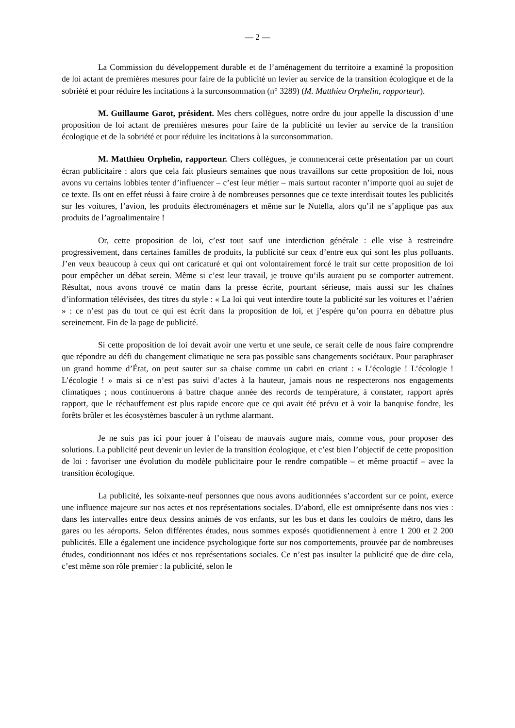— 2 —
La Commission du développement durable et de l’aménagement du territoire a examiné la proposition de loi actant de premières mesures pour faire de la publicité un levier au service de la transition écologique et de la sobriété et pour réduire les incitations à la surconsommation (n° 3289) (M. Matthieu Orphelin, rapporteur).
M. Guillaume Garot, président. Mes chers collègues, notre ordre du jour appelle la discussion d’une proposition de loi actant de premières mesures pour faire de la publicité un levier au service de la transition écologique et de la sobriété et pour réduire les incitations à la surconsommation.
M. Matthieu Orphelin, rapporteur. Chers collègues, je commencerai cette présentation par un court écran publicitaire : alors que cela fait plusieurs semaines que nous travaillons sur cette proposition de loi, nous avons vu certains lobbies tenter d’influencer – c’est leur métier – mais surtout raconter n’importe quoi au sujet de ce texte. Ils ont en effet réussi à faire croire à de nombreuses personnes que ce texte interdisait toutes les publicités sur les voitures, l’avion, les produits électroménagers et même sur le Nutella, alors qu’il ne s’applique pas aux produits de l’agroalimentaire !
Or, cette proposition de loi, c’est tout sauf une interdiction générale : elle vise à restreindre progressivement, dans certaines familles de produits, la publicité sur ceux d’entre eux qui sont les plus polluants. J’en veux beaucoup à ceux qui ont caricaturé et qui ont volontairement forcé le trait sur cette proposition de loi pour empêcher un débat serein. Même si c’est leur travail, je trouve qu’ils auraient pu se comporter autrement. Résultat, nous avons trouvé ce matin dans la presse écrite, pourtant sérieuse, mais aussi sur les chaînes d’information télévisées, des titres du style : « La loi qui veut interdire toute la publicité sur les voitures et l’aérien » : ce n’est pas du tout ce qui est écrit dans la proposition de loi, et j’espère qu’on pourra en débattre plus sereinement. Fin de la page de publicité.
Si cette proposition de loi devait avoir une vertu et une seule, ce serait celle de nous faire comprendre que répondre au défi du changement climatique ne sera pas possible sans changements sociétaux. Pour paraphraser un grand homme d’État, on peut sauter sur sa chaise comme un cabri en criant : « L’écologie ! L’écologie ! L’écologie ! » mais si ce n’est pas suivi d’actes à la hauteur, jamais nous ne respecterons nos engagements climatiques ; nous continuerons à battre chaque année des records de température, à constater, rapport après rapport, que le réchauffement est plus rapide encore que ce qui avait été prévu et à voir la banquise fondre, les forêts brûler et les écosystèmes basculer à un rythme alarmant.
Je ne suis pas ici pour jouer à l’oiseau de mauvais augure mais, comme vous, pour proposer des solutions. La publicité peut devenir un levier de la transition écologique, et c’est bien l’objectif de cette proposition de loi : favoriser une évolution du modèle publicitaire pour le rendre compatible – et même proactif – avec la transition écologique.
La publicité, les soixante-neuf personnes que nous avons auditionnées s’accordent sur ce point, exerce une influence majeure sur nos actes et nos représentations sociales. D’abord, elle est omniprésente dans nos vies : dans les intervalles entre deux dessins animés de vos enfants, sur les bus et dans les couloirs de métro, dans les gares ou les aéroports. Selon différentes études, nous sommes exposés quotidiennement à entre 1 200 et 2 200 publicités. Elle a également une incidence psychologique forte sur nos comportements, prouvée par de nombreuses études, conditionnant nos idées et nos représentations sociales. Ce n’est pas insulter la publicité que de dire cela, c’est même son rôle premier : la publicité, selon le